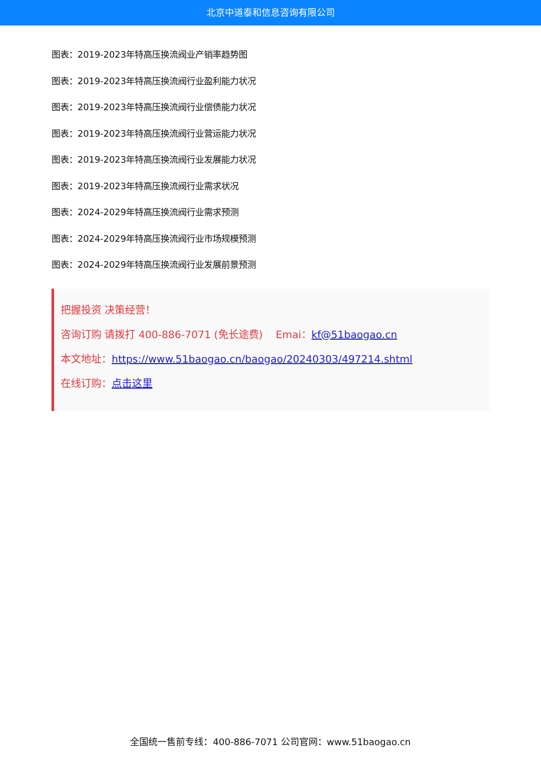北京中道泰和信息咨询有限公司
图表：2019-2023年特高压换流阀业产销率趋势图
图表：2019-2023年特高压换流阀行业盈利能力状况
图表：2019-2023年特高压换流阀行业偿债能力状况
图表：2019-2023年特高压换流阀行业营运能力状况
图表：2019-2023年特高压换流阀行业发展能力状况
图表：2019-2023年特高压换流阀行业需求状况
图表：2024-2029年特高压换流阀行业需求预测
图表：2024-2029年特高压换流阀行业市场规模预测
图表：2024-2029年特高压换流阀行业发展前景预测
把握投资 决策经营！
咨询订购 请拨打 400-886-7071 (免长途费) Emai：kf@51baogao.cn
本文地址：https://www.51baogao.cn/baogao/20240303/497214.shtml
在线订购：点击这里
全国统一售前专线：400-886-7071 公司官网：www.51baogao.cn